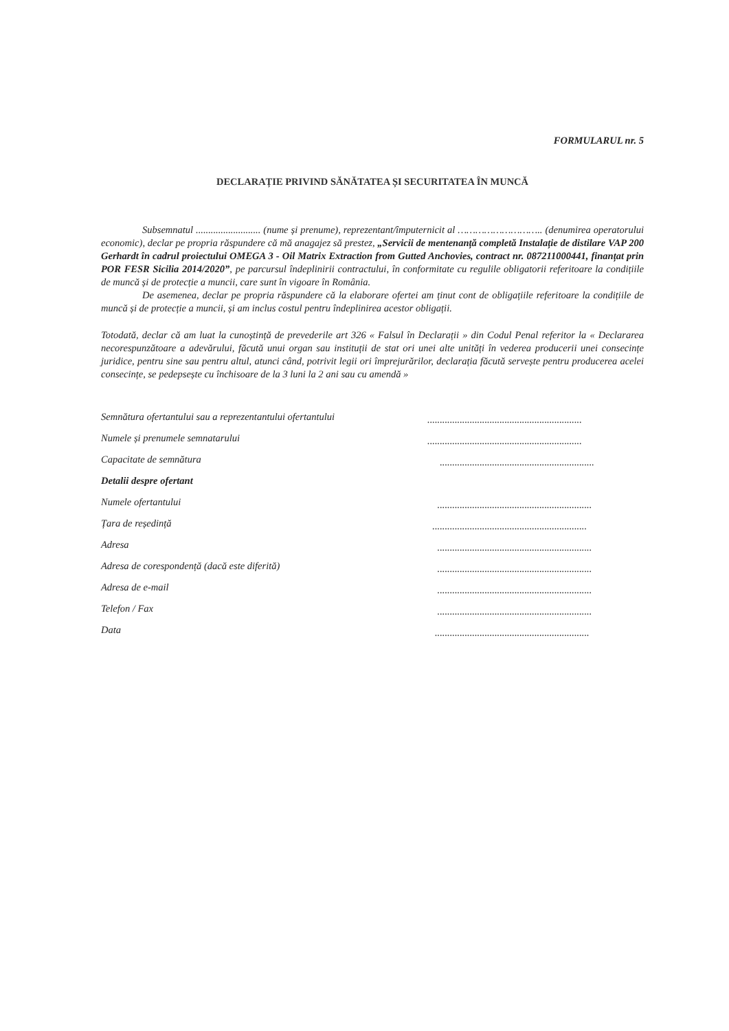FORMULARUL nr. 5
DECLARAȚIE PRIVIND SĂNĂTATEA ȘI SECURITATEA ÎN MUNCĂ
Subsemnatul .......................... (nume și prenume), reprezentant/împuternicit al ……………………….. (denumirea operatorului economic), declar pe propria răspundere că mă anagajez să prestez, „Servicii de mentenanță completă Instalație de distilare VAP 200 Gerhardt în cadrul proiectului OMEGA 3 - Oil Matrix Extraction from Gutted Anchovies, contract nr. 087211000441, finanțat prin POR FESR Sicilia 2014/2020”, pe parcursul îndeplinirii contractului, în conformitate cu regulile obligatorii referitoare la condițiile de muncă și de protecție a muncii, care sunt în vigoare în România.
De asemenea, declar pe propria răspundere că la elaborare ofertei am ținut cont de obligațiile referitoare la condițiile de muncă și de protecție a muncii, și am inclus costul pentru îndeplinirea acestor obligații.
Totodată, declar că am luat la cunoștință de prevederile art 326 « Falsul în Declarații » din Codul Penal referitor la « Declararea necorespunzătoare a adevărului, făcută unui organ sau instituții de stat ori unei alte unități în vederea producerii unei consecințe juridice, pentru sine sau pentru altul, atunci când, potrivit legii ori împrejurărilor, declarația făcută servește pentru producerea acelei consecințe, se pedepsește cu închisoare de la 3 luni la 2 ani sau cu amendă »
Semnătura ofertantului sau a reprezentantului ofertantului..............................................................
Numele și prenumele semnatarului..............................................................
Capacitate de semnătura ..............................................................
Detalii despre ofertant
Numele ofertantului ..............................................................
Țara de reședință ..............................................................
Adresa ..............................................................
Adresa de corespondență (dacă este diferită) ..............................................................
Adresa de e-mail ..............................................................
Telefon / Fax ..............................................................
Data ..............................................................